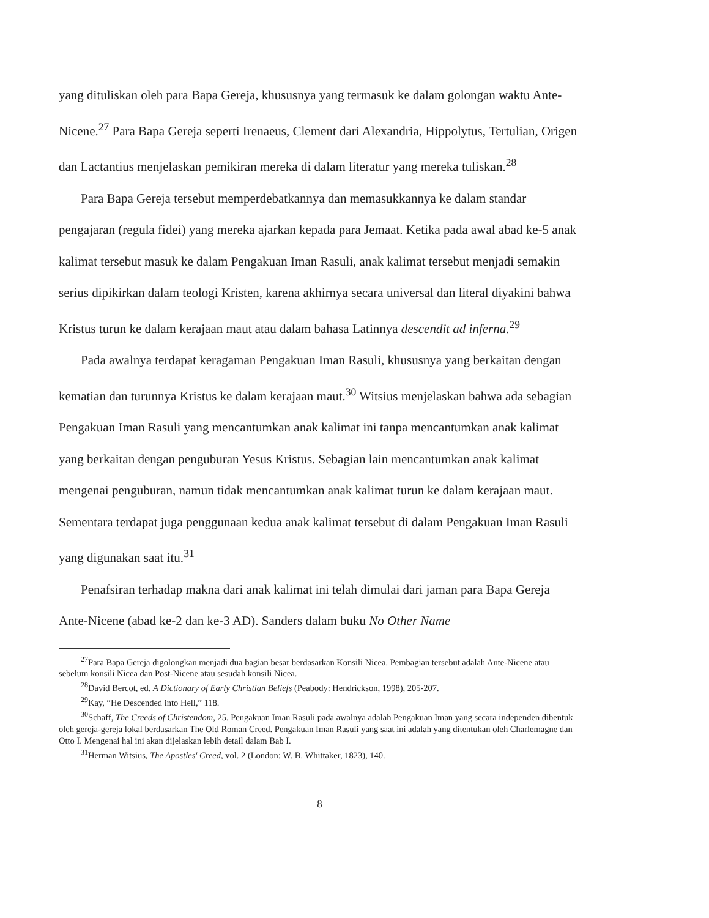yang dituliskan oleh para Bapa Gereja, khususnya yang termasuk ke dalam golongan waktu Ante-Nicene.<sup>27</sup> Para Bapa Gereja seperti Irenaeus, Clement dari Alexandria, Hippolytus, Tertulian, Origen dan Lactantius menjelaskan pemikiran mereka di dalam literatur yang mereka tuliskan.<sup>28</sup>
Para Bapa Gereja tersebut memperdebatkannya dan memasukkannya ke dalam standar pengajaran (regula fidei) yang mereka ajarkan kepada para Jemaat. Ketika pada awal abad ke-5 anak kalimat tersebut masuk ke dalam Pengakuan Iman Rasuli, anak kalimat tersebut menjadi semakin serius dipikirkan dalam teologi Kristen, karena akhirnya secara universal dan literal diyakini bahwa Kristus turun ke dalam kerajaan maut atau dalam bahasa Latinnya descendit ad inferna.<sup>29</sup>
Pada awalnya terdapat keragaman Pengakuan Iman Rasuli, khususnya yang berkaitan dengan kematian dan turunnya Kristus ke dalam kerajaan maut.<sup>30</sup> Witsius menjelaskan bahwa ada sebagian Pengakuan Iman Rasuli yang mencantumkan anak kalimat ini tanpa mencantumkan anak kalimat yang berkaitan dengan penguburan Yesus Kristus. Sebagian lain mencantumkan anak kalimat mengenai penguburan, namun tidak mencantumkan anak kalimat turun ke dalam kerajaan maut. Sementara terdapat juga penggunaan kedua anak kalimat tersebut di dalam Pengakuan Iman Rasuli yang digunakan saat itu.<sup>31</sup>
Penafsiran terhadap makna dari anak kalimat ini telah dimulai dari jaman para Bapa Gereja Ante-Nicene (abad ke-2 dan ke-3 AD). Sanders dalam buku No Other Name
<sup>27</sup> Para Bapa Gereja digolongkan menjadi dua bagian besar berdasarkan Konsili Nicea. Pembagian tersebut adalah Ante-Nicene atau sebelum konsili Nicea dan Post-Nicene atau sesudah konsili Nicea.
<sup>28</sup> David Bercot, ed. A Dictionary of Early Christian Beliefs (Peabody: Hendrickson, 1998), 205-207.
<sup>29</sup> Kay, “He Descended into Hell,” 118.
<sup>30</sup> Schaff, The Creeds of Christendom, 25. Pengakuan Iman Rasuli pada awalnya adalah Pengakuan Iman yang secara independen dibentuk oleh gereja-gereja lokal berdasarkan The Old Roman Creed. Pengakuan Iman Rasuli yang saat ini adalah yang ditentukan oleh Charlemagne dan Otto I. Mengenai hal ini akan dijelaskan lebih detail dalam Bab I.
<sup>31</sup> Herman Witsius, The Apostles' Creed, vol. 2 (London: W. B. Whittaker, 1823), 140.
8